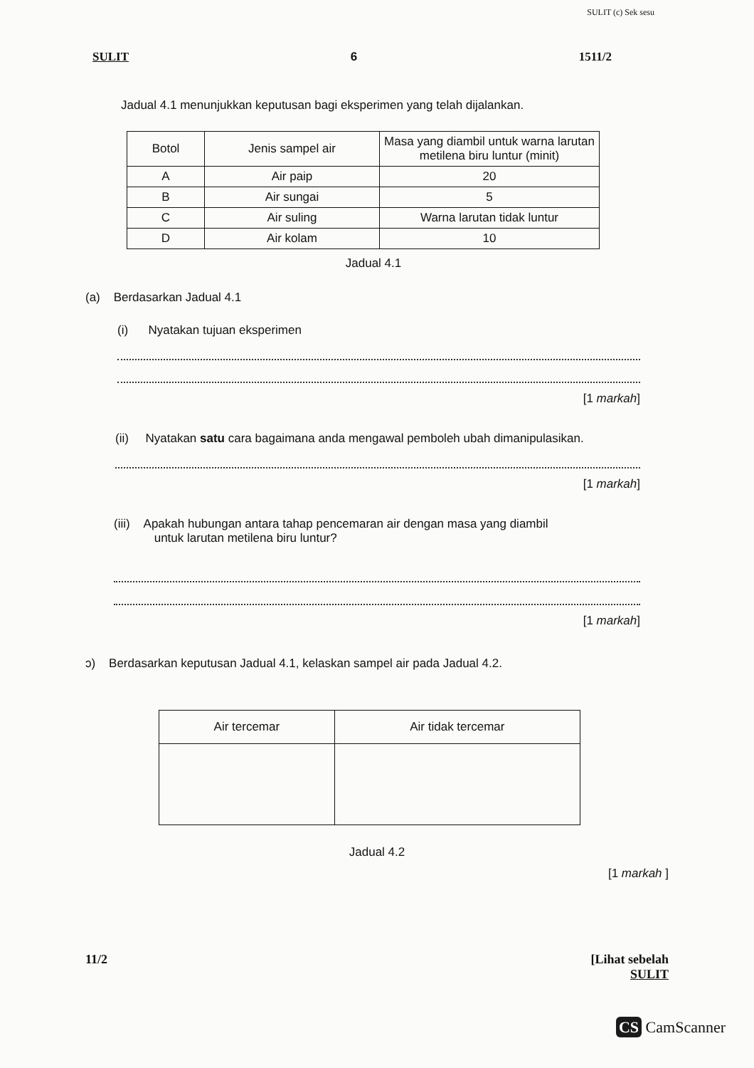SULIT (c) Sek sesu
SULIT 6 1511/2
Jadual 4.1 menunjukkan keputusan bagi eksperimen yang telah dijalankan.
| Botol | Jenis sampel air | Masa yang diambil untuk warna larutan metilena biru luntur (minit) |
| --- | --- | --- |
| A | Air paip | 20 |
| B | Air sungai | 5 |
| C | Air suling | Warna larutan tidak luntur |
| D | Air kolam | 10 |
Jadual 4.1
(a) Berdasarkan Jadual 4.1
(i) Nyatakan tujuan eksperimen
[1 markah]
(ii) Nyatakan satu cara bagaimana anda mengawal pemboleh ubah dimanipulasikan.
[1 markah]
(iii) Apakah hubungan antara tahap pencemaran air dengan masa yang diambil
untuk larutan metilena biru luntur?
[1 markah]
ɔ) Berdasarkan keputusan Jadual 4.1, kelaskan sampel air pada Jadual 4.2.
| Air tercemar | Air tidak tercemar |
Jadual 4.2
[1 markah ]
11/2 [Lihat sebelah
SULIT
CS CamScanner